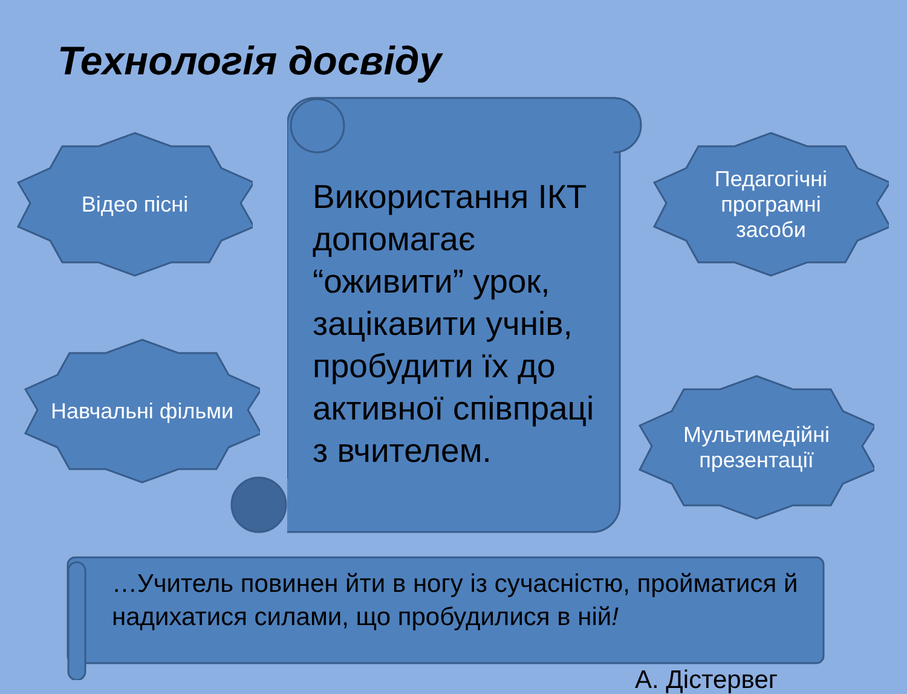Технологія досвіду
Відео пісні
Навчальні фільми
Педагогічні
програмні
засоби
Мультимедійні
презентації
Використання ІКТ допомагає “оживити” урок, зацікавити учнів, пробудити їх до активної співпраці з вчителем.
…Учитель повинен йти в ногу із сучасністю, пройматися й надихатися силами, що пробудилися в ній!
А. Дістервег